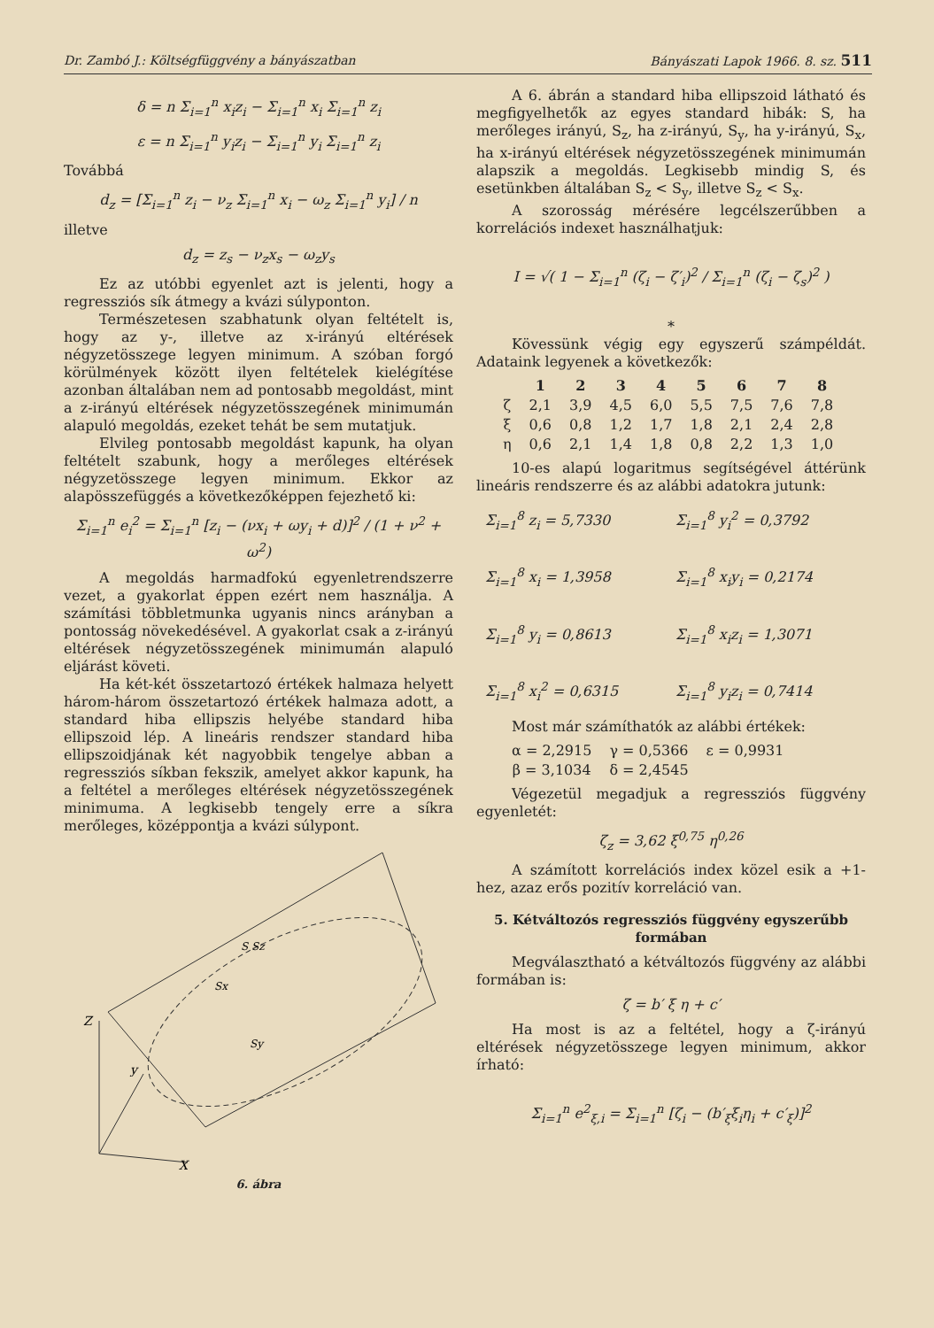Dr. Zambó J.: Költségfüggvény a bányászatban Bányászati Lapok 1966. 8. sz. 511
δ = n Σ<sub>i=1</sub><sup>n</sup> x<sub>i</sub>z<sub>i</sub> − Σ<sub>i=1</sub><sup>n</sup> x<sub>i</sub> Σ<sub>i=1</sub><sup>n</sup> z<sub>i</sub>
ε = n Σ<sub>i=1</sub><sup>n</sup> y<sub>i</sub>z<sub>i</sub> − Σ<sub>i=1</sub><sup>n</sup> y<sub>i</sub> Σ<sub>i=1</sub><sup>n</sup> z<sub>i</sub>
Továbbá
d<sub>z</sub> = [Σ<sub>i=1</sub><sup>n</sup> z<sub>i</sub> − ν<sub>z</sub> Σ<sub>i=1</sub><sup>n</sup> x<sub>i</sub> − ω<sub>z</sub> Σ<sub>i=1</sub><sup>n</sup> y<sub>i</sub>] / n
illetve
d<sub>z</sub> = z<sub>s</sub> − ν<sub>z</sub>x<sub>s</sub> − ω<sub>z</sub>y<sub>s</sub>
Ez az utóbbi egyenlet azt is jelenti, hogy a regressziós sík átmegy a kvázi súlyponton.
Természetesen szabhatunk olyan feltételt is, hogy az y-, illetve az x-irányú eltérések négyzetösszege legyen minimum. A szóban forgó körülmények között ilyen feltételek kielégítése azonban általában nem ad pontosabb megoldást, mint a z-irányú eltérések négyzetösszegének minimumán alapuló megoldás, ezeket tehát be sem mutatjuk.
Elvileg pontosabb megoldást kapunk, ha olyan feltételt szabunk, hogy a merőleges eltérések négyzetösszege legyen minimum. Ekkor az alapösszefüggés a következőképpen fejezhető ki:
Σ<sub>i=1</sub><sup>n</sup> e<sub>i</sub><sup>2</sup> = Σ<sub>i=1</sub><sup>n</sup> [z<sub>i</sub> − (νx<sub>i</sub> + ωy<sub>i</sub> + d)]<sup>2</sup> / (1 + ν<sup>2</sup> + ω<sup>2</sup>)
A megoldás harmadfokú egyenletrendszerre vezet, a gyakorlat éppen ezért nem használja. A számítási többletmunka ugyanis nincs arányban a pontosság növekedésével. A gyakorlat csak a z-irányú eltérések négyzetösszegének minimumán alapuló eljárást követi.
Ha két-két összetartozó értékek halmaza helyett három-három összetartozó értékek halmaza adott, a standard hiba ellipszis helyébe standard hiba ellipszoid lép. A lineáris rendszer standard hiba ellipszoidjának két nagyobbik tengelye abban a regressziós síkban fekszik, amelyet akkor kapunk, ha a feltétel a merőleges eltérések négyzetösszegének minimuma. A legkisebb tengely erre a síkra merőleges, középpontja a kvázi súlypont.
Z
y
X
S Sz
Sx
Sy
6. ábra
A 6. ábrán a standard hiba ellipszoid látható és megfigyelhetők az egyes standard hibák: S, ha merőleges irányú, S<sub>z</sub>, ha z-irányú, S<sub>y</sub>, ha y-irányú, S<sub>x</sub>, ha x-irányú eltérések négyzetösszegének minimumán alapszik a megoldás. Legkisebb mindig S, és esetünkben általában S<sub>z</sub> < S<sub>y</sub>, illetve S<sub>z</sub> < S<sub>x</sub>.
A szorosság mérésére legcélszerűbben a korrelációs indexet használhatjuk:
I = √( 1 − Σ<sub>i=1</sub><sup>n</sup> (ζ<sub>i</sub> − ζ′<sub>i</sub>)<sup>2</sup> / Σ<sub>i=1</sub><sup>n</sup> (ζ<sub>i</sub> − ζ<sub>s</sub>)<sup>2</sup> )
*
Kövessünk végig egy egyszerű számpéldát. Adataink legyenek a következők:
| | 1 | 2 | 3 | 4 | 5 | 6 | 7 | 8 |
| --- | --- | --- | --- | --- | --- | --- | --- | --- |
| ζ | 2,1 | 3,9 | 4,5 | 6,0 | 5,5 | 7,5 | 7,6 | 7,8 |
| ξ | 0,6 | 0,8 | 1,2 | 1,7 | 1,8 | 2,1 | 2,4 | 2,8 |
| η | 0,6 | 2,1 | 1,4 | 1,8 | 0,8 | 2,2 | 1,3 | 1,0 |
10-es alapú logaritmus segítségével áttérünk lineáris rendszerre és az alábbi adatokra jutunk:
Σ<sub>i=1</sub><sup>8</sup> z<sub>i</sub> = 5,7330
Σ<sub>i=1</sub><sup>8</sup> y<sub>i</sub><sup>2</sup> = 0,3792
Σ<sub>i=1</sub><sup>8</sup> x<sub>i</sub> = 1,3958
Σ<sub>i=1</sub><sup>8</sup> x<sub>i</sub>y<sub>i</sub> = 0,2174
Σ<sub>i=1</sub><sup>8</sup> y<sub>i</sub> = 0,8613
Σ<sub>i=1</sub><sup>8</sup> x<sub>i</sub>z<sub>i</sub> = 1,3071
Σ<sub>i=1</sub><sup>8</sup> x<sub>i</sub><sup>2</sup> = 0,6315
Σ<sub>i=1</sub><sup>8</sup> y<sub>i</sub>z<sub>i</sub> = 0,7414
Most már számíthatók az alábbi értékek:
| α = 2,2915 | γ = 0,5366 | ε = 0,9931 |
| β = 3,1034 | δ = 2,4545 | |
Végezetül megadjuk a regressziós függvény egyenletét:
ζ<sub>z</sub> = 3,62 ξ<sup>0,75</sup> η<sup>0,26</sup>
A számított korrelációs index közel esik a +1-hez, azaz erős pozitív korreláció van.
5. Kétváltozós regressziós függvény egyszerűbb formában
Megválasztható a kétváltozós függvény az alábbi formában is:
ζ = b′ ξ η + c′
Ha most is az a feltétel, hogy a ζ-irányú eltérések négyzetösszege legyen minimum, akkor írható:
Σ<sub>i=1</sub><sup>n</sup> e<sup>2</sup><sub>ξ,i</sub> = Σ<sub>i=1</sub><sup>n</sup> [ζ<sub>i</sub> − (b′<sub>ξ</sub>ξ<sub>i</sub>η<sub>i</sub> + c′<sub>ξ</sub>)]<sup>2</sup>